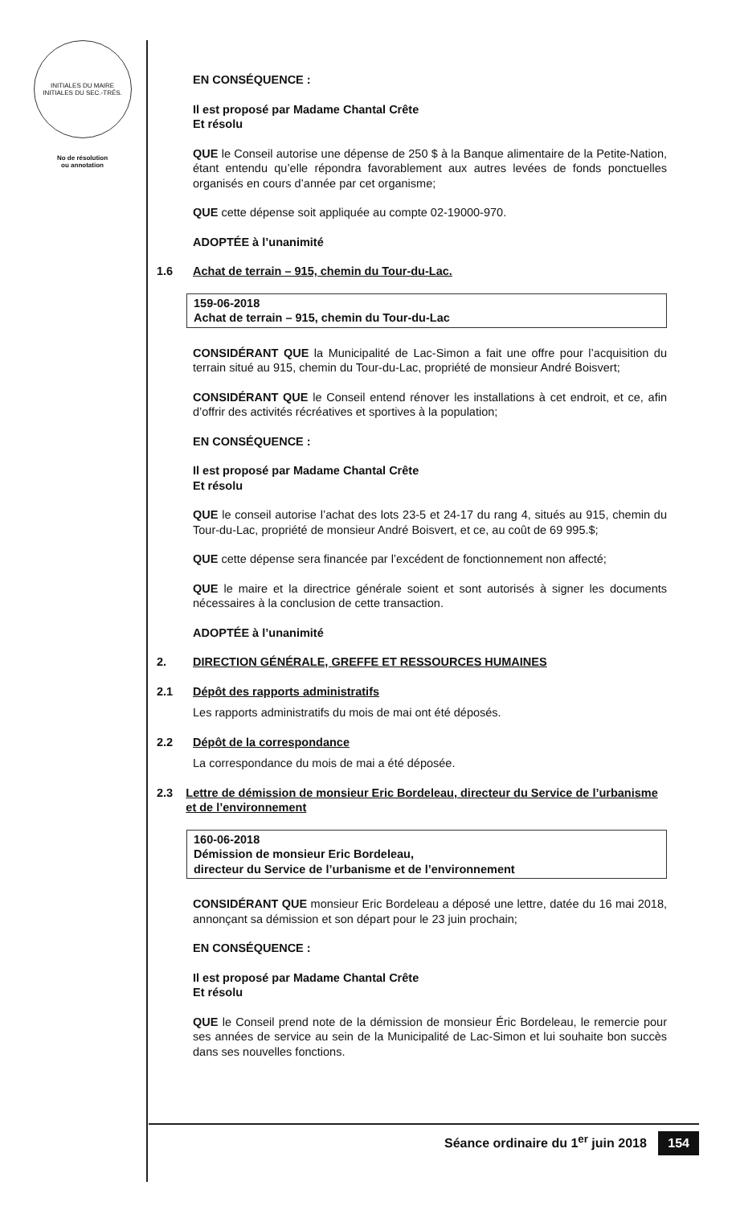INITIALES DU MAIRE
INITIALES DU SEC.-TRÉS.
No de résolution
ou annotation
EN CONSÉQUENCE :
Il est proposé par Madame Chantal Crête
Et résolu
QUE le Conseil autorise une dépense de 250 $ à la Banque alimentaire de la Petite-Nation, étant entendu qu’elle répondra favorablement aux autres levées de fonds ponctuelles organisés en cours d’année par cet organisme;
QUE cette dépense soit appliquée au compte 02-19000-970.
ADOPTÉE à l’unanimité
1.6 Achat de terrain – 915, chemin du Tour-du-Lac.
159-06-2018
Achat de terrain – 915, chemin du Tour-du-Lac
CONSIDÉRANT QUE la Municipalité de Lac-Simon a fait une offre pour l’acquisition du terrain situé au 915, chemin du Tour-du-Lac, propriété de monsieur André Boisvert;
CONSIDÉRANT QUE le Conseil entend rénover les installations à cet endroit, et ce, afin d’offrir des activités récréatives et sportives à la population;
EN CONSÉQUENCE :
Il est proposé par Madame Chantal Crête
Et résolu
QUE le conseil autorise l’achat des lots 23-5 et 24-17 du rang 4, situés au 915, chemin du Tour-du-Lac, propriété de monsieur André Boisvert, et ce, au coût de 69 995.$;
QUE cette dépense sera financée par l’excédent de fonctionnement non affecté;
QUE le maire et la directrice générale soient et sont autorisés à signer les documents nécessaires à la conclusion de cette transaction.
ADOPTÉE à l’unanimité
2. DIRECTION GÉNÉRALE, GREFFE ET RESSOURCES HUMAINES
2.1 Dépôt des rapports administratifs
Les rapports administratifs du mois de mai ont été déposés.
2.2 Dépôt de la correspondance
La correspondance du mois de mai a été déposée.
2.3 Lettre de démission de monsieur Eric Bordeleau, directeur du Service de l’urbanisme et de l’environnement
160-06-2018
Démission de monsieur Eric Bordeleau,
directeur du Service de l’urbanisme et de l’environnement
CONSIDÉRANT QUE monsieur Eric Bordeleau a déposé une lettre, datée du 16 mai 2018, annonçant sa démission et son départ pour le 23 juin prochain;
EN CONSÉQUENCE :
Il est proposé par Madame Chantal Crête
Et résolu
QUE le Conseil prend note de la démission de monsieur Éric Bordeleau, le remercie pour ses années de service au sein de la Municipalité de Lac-Simon et lui souhaite bon succès dans ses nouvelles fonctions.
Séance ordinaire du 1<sup>er</sup> juin 2018 154